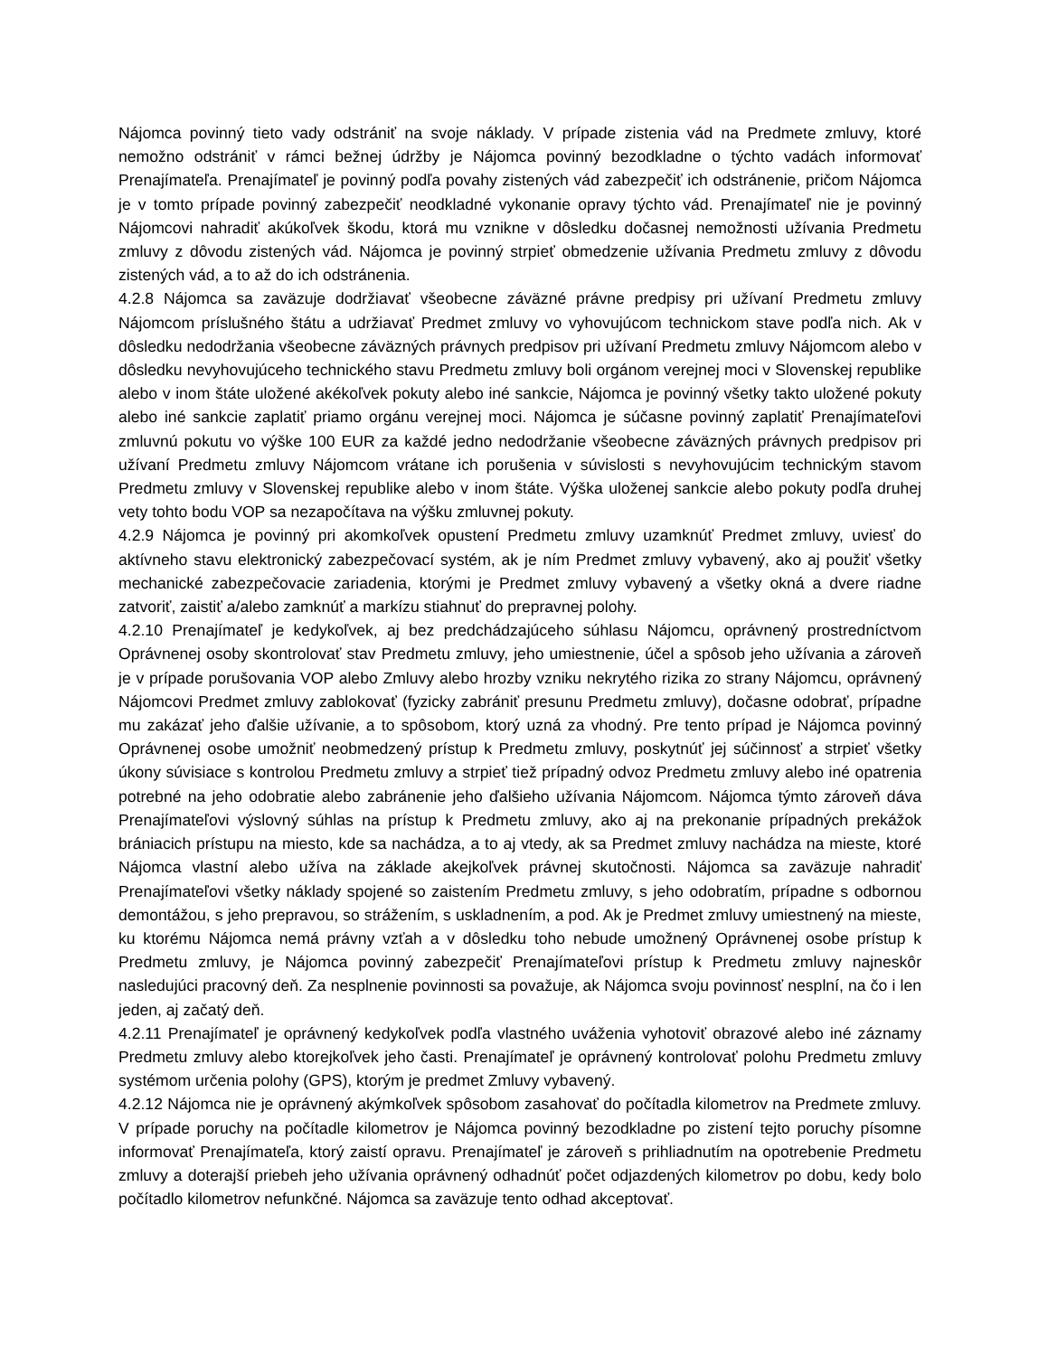Nájomca povinný tieto vady odstrániť na svoje náklady. V prípade zistenia vád na Predmete zmluvy, ktoré nemožno odstrániť v rámci bežnej údržby je Nájomca povinný bezodkladne o týchto vadách informovať Prenajímateľa. Prenajímateľ je povinný podľa povahy zistených vád zabezpečiť ich odstránenie, pričom Nájomca je v tomto prípade povinný zabezpečiť neodkladné vykonanie opravy týchto vád. Prenajímateľ nie je povinný Nájomcovi nahradiť akúkoľvek škodu, ktorá mu vznikne v dôsledku dočasnej nemožnosti užívania Predmetu zmluvy z dôvodu zistených vád. Nájomca je povinný strpieť obmedzenie užívania Predmetu zmluvy z dôvodu zistených vád, a to až do ich odstránenia.
4.2.8 Nájomca sa zaväzuje dodržiavať všeobecne záväzné právne predpisy pri užívaní Predmetu zmluvy Nájomcom príslušného štátu a udržiavať Predmet zmluvy vo vyhovujúcom technickom stave podľa nich. Ak v dôsledku nedodržania všeobecne záväzných právnych predpisov pri užívaní Predmetu zmluvy Nájomcom alebo v dôsledku nevyhovujúceho technického stavu Predmetu zmluvy boli orgánom verejnej moci v Slovenskej republike alebo v inom štáte uložené akékoľvek pokuty alebo iné sankcie, Nájomca je povinný všetky takto uložené pokuty alebo iné sankcie zaplatiť priamo orgánu verejnej moci. Nájomca je súčasne povinný zaplatiť Prenajímateľovi zmluvnú pokutu vo výške 100 EUR za každé jedno nedodržanie všeobecne záväzných právnych predpisov pri užívaní Predmetu zmluvy Nájomcom vrátane ich porušenia v súvislosti s nevyhovujúcim technickým stavom Predmetu zmluvy v Slovenskej republike alebo v inom štáte. Výška uloženej sankcie alebo pokuty podľa druhej vety tohto bodu VOP sa nezapočítava na výšku zmluvnej pokuty.
4.2.9 Nájomca je povinný pri akomkoľvek opustení Predmetu zmluvy uzamknúť Predmet zmluvy, uviesť do aktívneho stavu elektronický zabezpečovací systém, ak je ním Predmet zmluvy vybavený, ako aj použiť všetky mechanické zabezpečovacie zariadenia, ktorými je Predmet zmluvy vybavený a všetky okná a dvere riadne zatvoriť, zaistiť a/alebo zamknúť a markízu stiahnuť do prepravnej polohy.
4.2.10 Prenajímateľ je kedykoľvek, aj bez predchádzajúceho súhlasu Nájomcu, oprávnený prostredníctvom Oprávnenej osoby skontrolovať stav Predmetu zmluvy, jeho umiestnenie, účel a spôsob jeho užívania a zároveň je v prípade porušovania VOP alebo Zmluvy alebo hrozby vzniku nekrytého rizika zo strany Nájomcu, oprávnený Nájomcovi Predmet zmluvy zablokovať (fyzicky zabrániť presunu Predmetu zmluvy), dočasne odobrať, prípadne mu zakázať jeho ďalšie užívanie, a to spôsobom, ktorý uzná za vhodný. Pre tento prípad je Nájomca povinný Oprávnenej osobe umožniť neobmedzený prístup k Predmetu zmluvy, poskytnúť jej súčinnosť a strpieť všetky úkony súvisiace s kontrolou Predmetu zmluvy a strpieť tiež prípadný odvoz Predmetu zmluvy alebo iné opatrenia potrebné na jeho odobratie alebo zabránenie jeho ďalšieho užívania Nájomcom. Nájomca týmto zároveň dáva Prenajímateľovi výslovný súhlas na prístup k Predmetu zmluvy, ako aj na prekonanie prípadných prekážok brániacich prístupu na miesto, kde sa nachádza, a to aj vtedy, ak sa Predmet zmluvy nachádza na mieste, ktoré Nájomca vlastní alebo užíva na základe akejkoľvek právnej skutočnosti. Nájomca sa zaväzuje nahradiť Prenajímateľovi všetky náklady spojené so zaistením Predmetu zmluvy, s jeho odobratím, prípadne s odbornou demontážou, s jeho prepravou, so strážením, s uskladnením, a pod. Ak je Predmet zmluvy umiestnený na mieste, ku ktorému Nájomca nemá právny vzťah a v dôsledku toho nebude umožnený Oprávnenej osobe prístup k Predmetu zmluvy, je Nájomca povinný zabezpečiť Prenajímateľovi prístup k Predmetu zmluvy najneskôr nasledujúci pracovný deň. Za nesplnenie povinnosti sa považuje, ak Nájomca svoju povinnosť nesplní, na čo i len jeden, aj začatý deň.
4.2.11 Prenajímateľ je oprávnený kedykoľvek podľa vlastného uváženia vyhotoviť obrazové alebo iné záznamy Predmetu zmluvy alebo ktorejkoľvek jeho časti. Prenajímateľ je oprávnený kontrolovať polohu Predmetu zmluvy systémom určenia polohy (GPS), ktorým je predmet Zmluvy vybavený.
4.2.12 Nájomca nie je oprávnený akýmkoľvek spôsobom zasahovať do počítadla kilometrov na Predmete zmluvy. V prípade poruchy na počítadle kilometrov je Nájomca povinný bezodkladne po zistení tejto poruchy písomne informovať Prenajímateľa, ktorý zaistí opravu. Prenajímateľ je zároveň s prihliadnutím na opotrebenie Predmetu zmluvy a doterajší priebeh jeho užívania oprávnený odhadnúť počet odjazdených kilometrov po dobu, kedy bolo počítadlo kilometrov nefunkčné. Nájomca sa zaväzuje tento odhad akceptovať.